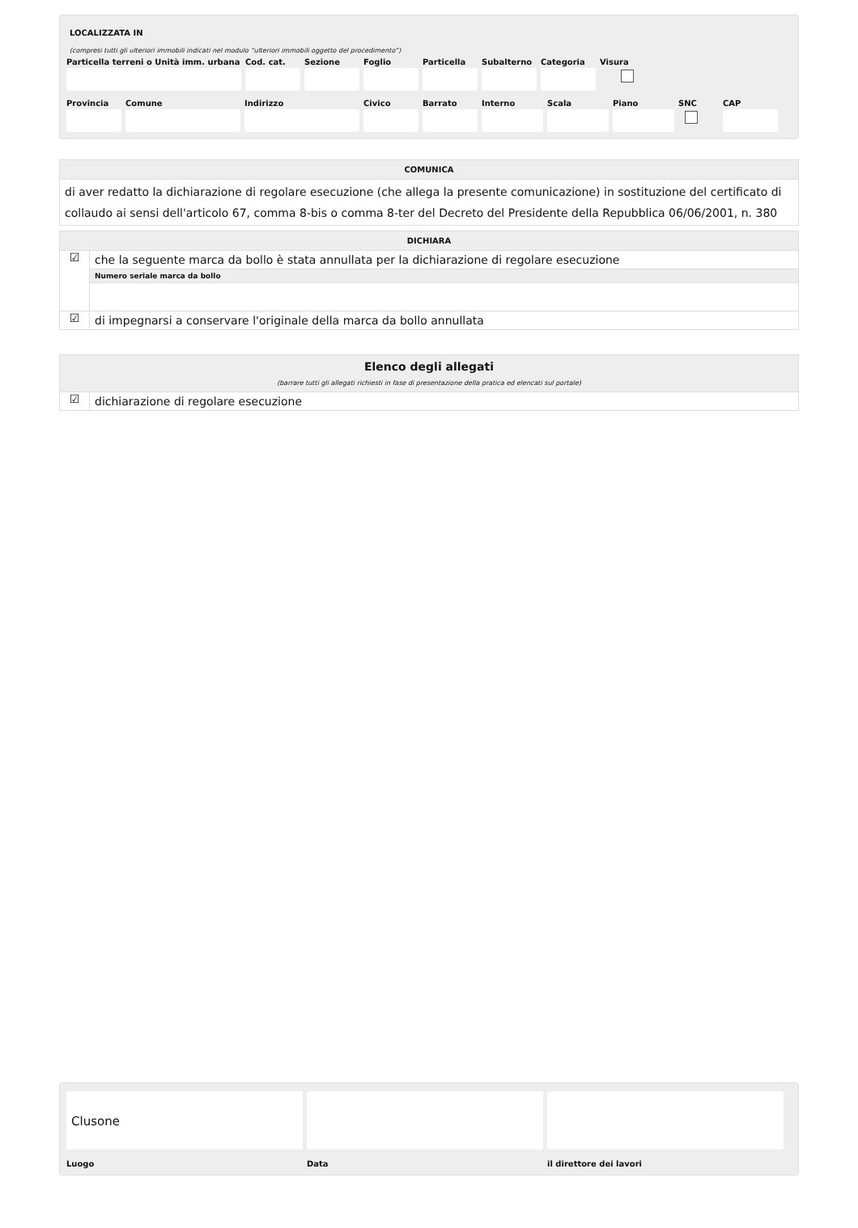LOCALIZZATA IN
(compresi tutti gli ulteriori immobili indicati nel modulo “ulteriori immobili oggetto del procedimento”)
Particella terreni o Unità imm. urbana
Cod. cat.
Sezione Foglio Particella
Subalterno
Categoria
Visura
Provincia
Comune Indirizzo Civico Barrato Interno Scala Piano SNC CAP
COMUNICA
di aver redatto la dichiarazione di regolare esecuzione (che allega la presente comunicazione) in sostituzione del certificato di collaudo ai sensi dell'articolo 67, comma 8-bis o comma 8-ter del Decreto del Presidente della Repubblica 06/06/2001, n. 380
DICHIARA
☑
che la seguente marca da bollo è stata annullata per la dichiarazione di regolare esecuzione
Numero seriale marca da bollo
☑
di impegnarsi a conservare l'originale della marca da bollo annullata
Elenco degli allegati
(barrare tutti gli allegati richiesti in fase di presentazione della pratica ed elencati sul portale)
☑
dichiarazione di regolare esecuzione
Clusone
Luogo
Data il direttore dei lavori